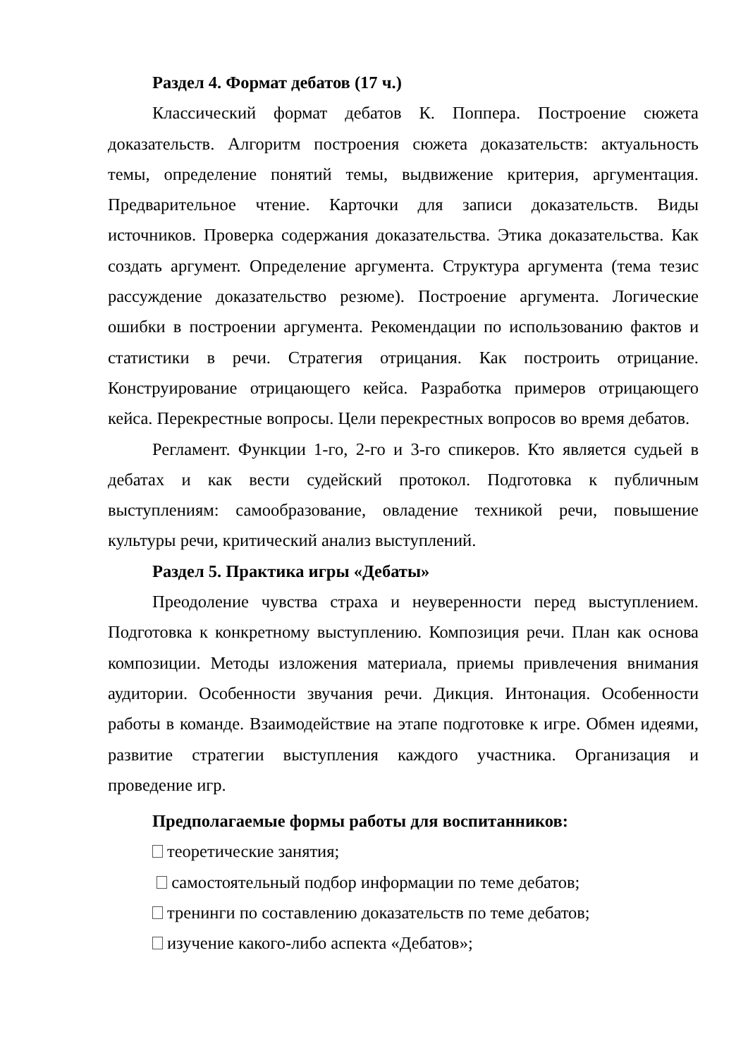Раздел 4. Формат дебатов (17 ч.)
Классический формат дебатов К. Поппера. Построение сюжета доказательств. Алгоритм построения сюжета доказательств: актуальность темы, определение понятий темы, выдвижение критерия, аргументация. Предварительное чтение. Карточки для записи доказательств. Виды источников. Проверка содержания доказательства. Этика доказательства. Как создать аргумент. Определение аргумента. Структура аргумента (тема тезис рассуждение доказательство резюме). Построение аргумента. Логические ошибки в построении аргумента. Рекомендации по использованию фактов и статистики в речи. Стратегия отрицания. Как построить отрицание. Конструирование отрицающего кейса. Разработка примеров отрицающего кейса. Перекрестные вопросы. Цели перекрестных вопросов во время дебатов.
Регламент. Функции 1-го, 2-го и 3-го спикеров. Кто является судьей в дебатах и как вести судейский протокол. Подготовка к публичным выступлениям: самообразование, овладение техникой речи, повышение культуры речи, критический анализ выступлений.
Раздел 5. Практика игры «Дебаты»
Преодоление чувства страха и неуверенности перед выступлением. Подготовка к конкретному выступлению. Композиция речи. План как основа композиции. Методы изложения материала, приемы привлечения внимания аудитории. Особенности звучания речи. Дикция. Интонация. Особенности работы в команде. Взаимодействие на этапе подготовке к игре. Обмен идеями, развитие стратегии выступления каждого участника. Организация и проведение игр.
Предполагаемые формы работы для воспитанников:
теоретические занятия;
самостоятельный подбор информации по теме дебатов;
тренинги по составлению доказательств по теме дебатов;
изучение какого-либо аспекта «Дебатов»;